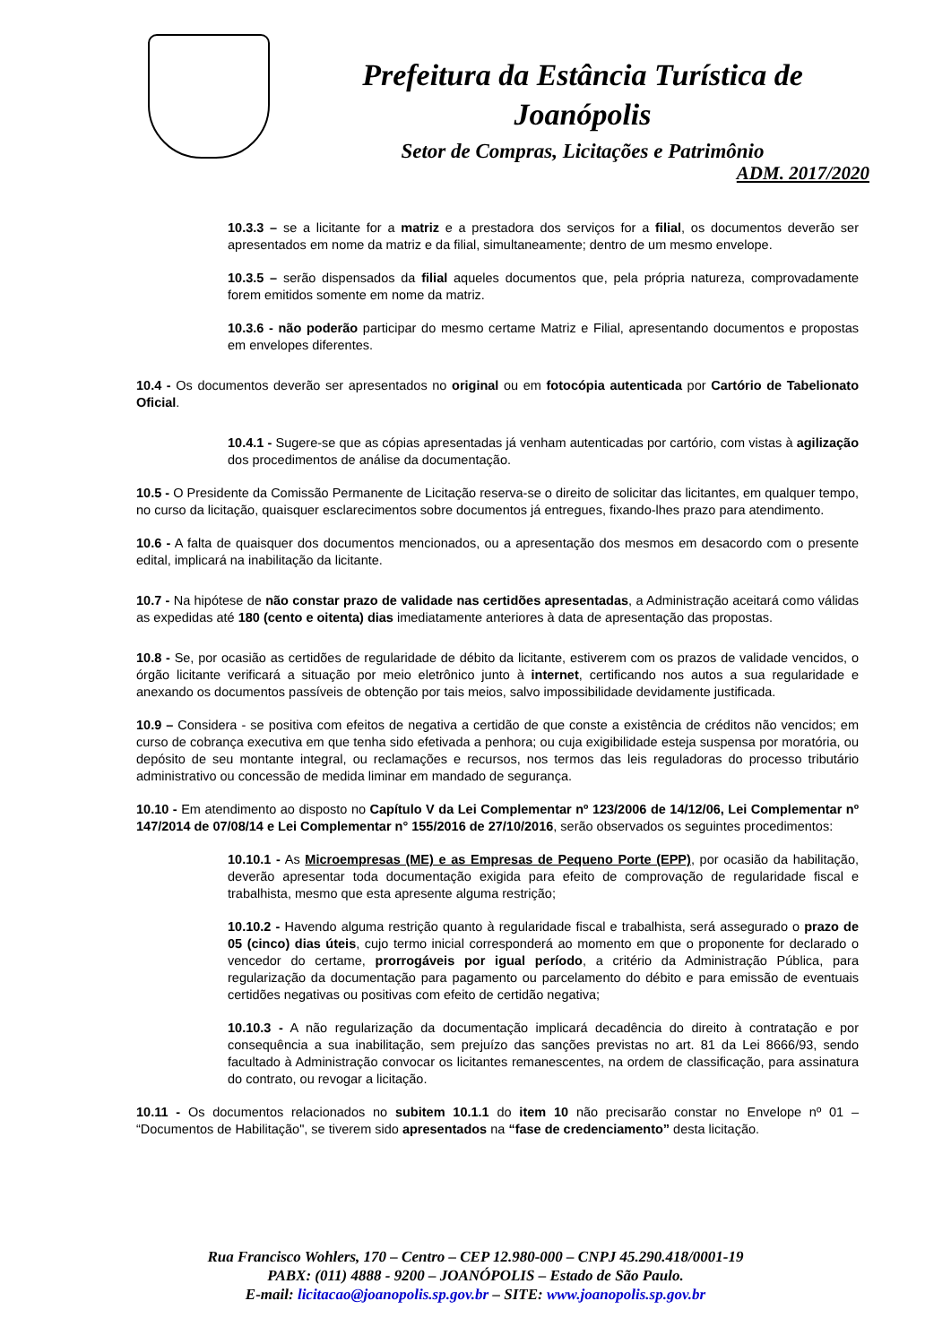Prefeitura da Estância Turística de Joanópolis
Setor de Compras, Licitações e Patrimônio
ADM. 2017/2020
10.3.3 – se a licitante for a matriz e a prestadora dos serviços for a filial, os documentos deverão ser apresentados em nome da matriz e da filial, simultaneamente; dentro de um mesmo envelope.
10.3.5 – serão dispensados da filial aqueles documentos que, pela própria natureza, comprovadamente forem emitidos somente em nome da matriz.
10.3.6 - não poderão participar do mesmo certame Matriz e Filial, apresentando documentos e propostas em envelopes diferentes.
10.4 - Os documentos deverão ser apresentados no original ou em fotocópia autenticada por Cartório de Tabelionato Oficial.
10.4.1 - Sugere-se que as cópias apresentadas já venham autenticadas por cartório, com vistas à agilização dos procedimentos de análise da documentação.
10.5 - O Presidente da Comissão Permanente de Licitação reserva-se o direito de solicitar das licitantes, em qualquer tempo, no curso da licitação, quaisquer esclarecimentos sobre documentos já entregues, fixando-lhes prazo para atendimento.
10.6 - A falta de quaisquer dos documentos mencionados, ou a apresentação dos mesmos em desacordo com o presente edital, implicará na inabilitação da licitante.
10.7 - Na hipótese de não constar prazo de validade nas certidões apresentadas, a Administração aceitará como válidas as expedidas até 180 (cento e oitenta) dias imediatamente anteriores à data de apresentação das propostas.
10.8 - Se, por ocasião as certidões de regularidade de débito da licitante, estiverem com os prazos de validade vencidos, o órgão licitante verificará a situação por meio eletrônico junto à internet, certificando nos autos a sua regularidade e anexando os documentos passíveis de obtenção por tais meios, salvo impossibilidade devidamente justificada.
10.9 – Considera - se positiva com efeitos de negativa a certidão de que conste a existência de créditos não vencidos; em curso de cobrança executiva em que tenha sido efetivada a penhora; ou cuja exigibilidade esteja suspensa por moratória, ou depósito de seu montante integral, ou reclamações e recursos, nos termos das leis reguladoras do processo tributário administrativo ou concessão de medida liminar em mandado de segurança.
10.10 - Em atendimento ao disposto no Capítulo V da Lei Complementar nº 123/2006 de 14/12/06, Lei Complementar nº 147/2014 de 07/08/14 e Lei Complementar n° 155/2016 de 27/10/2016, serão observados os seguintes procedimentos:
10.10.1 - As Microempresas (ME) e as Empresas de Pequeno Porte (EPP), por ocasião da habilitação, deverão apresentar toda documentação exigida para efeito de comprovação de regularidade fiscal e trabalhista, mesmo que esta apresente alguma restrição;
10.10.2 - Havendo alguma restrição quanto à regularidade fiscal e trabalhista, será assegurado o prazo de 05 (cinco) dias úteis, cujo termo inicial corresponderá ao momento em que o proponente for declarado o vencedor do certame, prorrogáveis por igual período, a critério da Administração Pública, para regularização da documentação para pagamento ou parcelamento do débito e para emissão de eventuais certidões negativas ou positivas com efeito de certidão negativa;
10.10.3 - A não regularização da documentação implicará decadência do direito à contratação e por consequência a sua inabilitação, sem prejuízo das sanções previstas no art. 81 da Lei 8666/93, sendo facultado à Administração convocar os licitantes remanescentes, na ordem de classificação, para assinatura do contrato, ou revogar a licitação.
10.11 - Os documentos relacionados no subitem 10.1.1 do item 10 não precisarão constar no Envelope nº 01 – “Documentos de Habilitação", se tiverem sido apresentados na “fase de credenciamento” desta licitação.
Rua Francisco Wohlers, 170 – Centro – CEP 12.980-000 – CNPJ 45.290.418/0001-19
PABX: (011) 4888 - 9200 – JOANÓPOLIS – Estado de São Paulo.
E-mail: licitacao@joanopolis.sp.gov.br – SITE: www.joanopolis.sp.gov.br